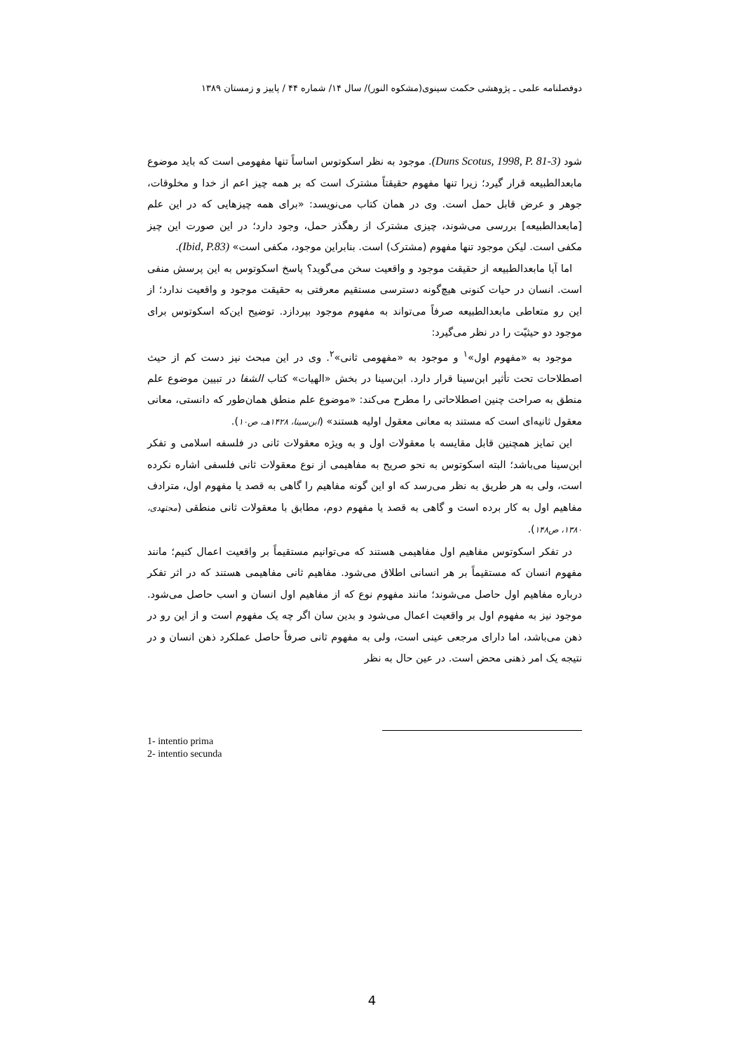دوفصلنامه علمی ـ پژوهشی حکمت سینوی(مشکوه النور)/ سال ۱۴/ شماره ۴۴ / پاییز و زمستان ۱۳۸۹
شود (Duns Scotus, 1998, P. 81-3). موجود به نظر اسکوتوس اساساً تنها مفهومی است که باید موضوع مابعدالطبیعه قرار گیرد؛ زیرا تنها مفهوم حقیقتاً مشترک است که بر همه چیز اعم از خدا و مخلوقات، جوهر و عرض قابل حمل است. وی در همان کتاب می‌نویسد: «برای همه چیزهایی که در این علم [مابعدالطبیعه] بررسی می‌شوند، چیزی مشترک از رهگذر حمل، وجود دارد؛ در این صورت این چیز مکفی است. لیکن موجود تنها مفهوم (مشترک) است. بنابراین موجود، مکفی است» (Ibid, P.83).
اما آیا مابعدالطبیعه از حقیقت موجود و واقعیت سخن می‌گوید؟ پاسخ اسکوتوس به این پرسش منفی است. انسان در حیات کنونی هیچ‌گونه دسترسی مستقیم معرفتی به حقیقت موجود و واقعیت ندارد؛ از این رو متعاطی مابعدالطبیعه صرفاً می‌تواند به مفهوم موجود بپردازد. توضیح این‌که اسکوتوس برای موجود دو حیثیّت را در نظر می‌گیرد:
موجود به «مفهوم اول»<sup>۱</sup> و موجود به «مفهومی ثانی»<sup>۲</sup>. وی در این مبحث نیز دست کم از حیث اصطلاحات تحت تأثیر ابن‌سینا قرار دارد. ابن‌سینا در بخش «الهیات» کتاب الشفا در تبیین موضوع علم منطق به صراحت چنین اصطلاحاتی را مطرح می‌کند: «موضوع علم منطق همان‌طور که دانستی، معانی معقول ثانیه‌ای است که مستند به معانی معقول اولیه هستند» (ابن‌سینا، ۱۴۲۸هـ، ص۱۰).
این تمایز همچنین قابل مقایسه با معقولات اول و به ویژه معقولات ثانی در فلسفه اسلامی و تفکر ابن‌سینا می‌باشد؛ البته اسکوتوس به نحو صریح به مفاهیمی از نوع معقولات ثانی فلسفی اشاره نکرده است، ولی به هر طریق به نظر می‌رسد که او این گونه مفاهیم را گاهی به قصد یا مفهوم اول، مترادف مفاهیم اول به کار برده است و گاهی به قصد یا مفهوم دوم، مطابق با معقولات ثانی منطقی (مجتهدی، ۱۳۸۰، ص۱۴۸).
در تفکر اسکوتوس مفاهیم اول مفاهیمی هستند که می‌توانیم مستقیماً بر واقعیت اعمال کنیم؛ مانند مفهوم انسان که مستقیماً بر هر انسانی اطلاق می‌شود. مفاهیم ثانی مفاهیمی هستند که در اثر تفکر درباره مفاهیم اول حاصل می‌شوند؛ مانند مفهوم نوع که از مفاهیم اول انسان و اسب حاصل می‌شود. موجود نیز به مفهوم اول بر واقعیت اعمال می‌شود و بدین سان اگر چه یک مفهوم است و از این رو در ذهن می‌باشد، اما دارای مرجعی عینی است، ولی به مفهوم ثانی صرفاً حاصل عملکرد ذهن انسان و در نتیجه یک امر ذهنی محض است. در عین حال به نظر
1- intentio prima
2- intentio secunda
4